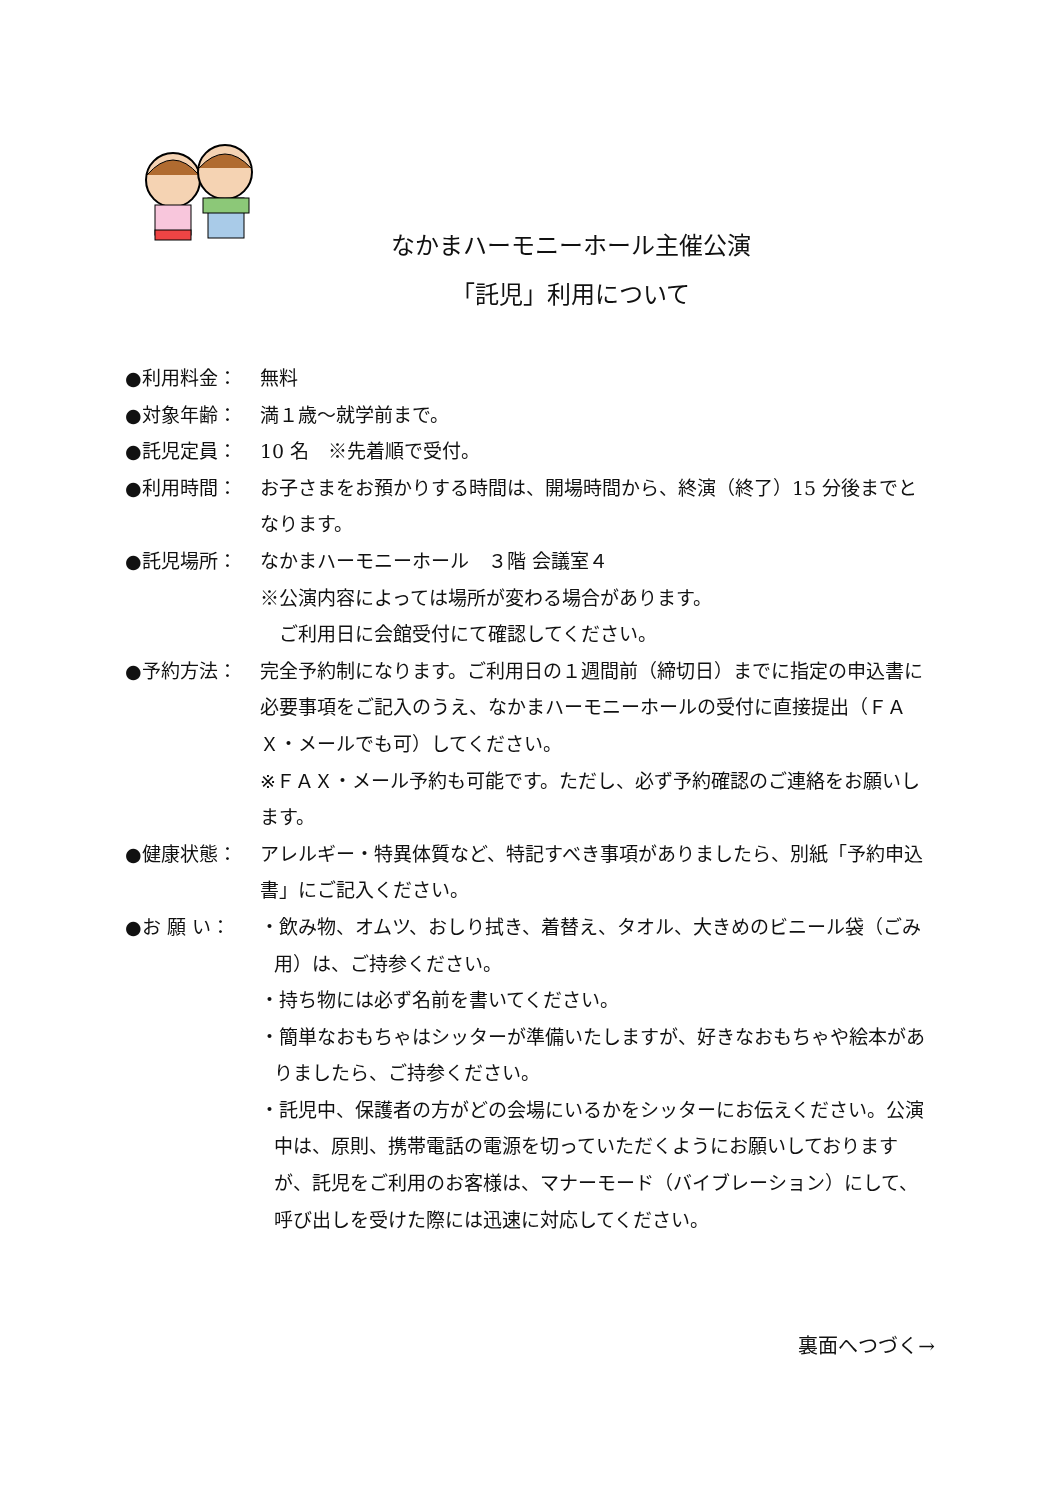なかまハーモニーホール主催公演
「託児」利用について
●利用料金： 無料
●対象年齢： 満１歳～就学前まで。
●託児定員： 10 名　※先着順で受付。
●利用時間： お子さまをお預かりする時間は、開場時間から、終演（終了）15 分後までとなります。
●託児場所： なかまハーモニーホール　３階 会議室４
※公演内容によっては場所が変わる場合があります。
　ご利用日に会館受付にて確認してください。
●予約方法： 完全予約制になります。ご利用日の１週間前（締切日）までに指定の申込書に必要事項をご記入のうえ、なかまハーモニーホールの受付に直接提出（ＦＡＸ・メールでも可）してください。
※ＦＡＸ・メール予約も可能です。ただし、必ず予約確認のご連絡をお願いします。
●健康状態： アレルギー・特異体質など、特記すべき事項がありましたら、別紙「予約申込書」にご記入ください。
●お 願 い： ・飲み物、オムツ、おしり拭き、着替え、タオル、大きめのビニール袋（ごみ用）は、ご持参ください。
・持ち物には必ず名前を書いてください。
・簡単なおもちゃはシッターが準備いたしますが、好きなおもちゃや絵本がありましたら、ご持参ください。
・託児中、保護者の方がどの会場にいるかをシッターにお伝えください。公演中は、原則、携帯電話の電源を切っていただくようにお願いしておりますが、託児をご利用のお客様は、マナーモード（バイブレーション）にして、呼び出しを受けた際には迅速に対応してください。
裏面へつづく→